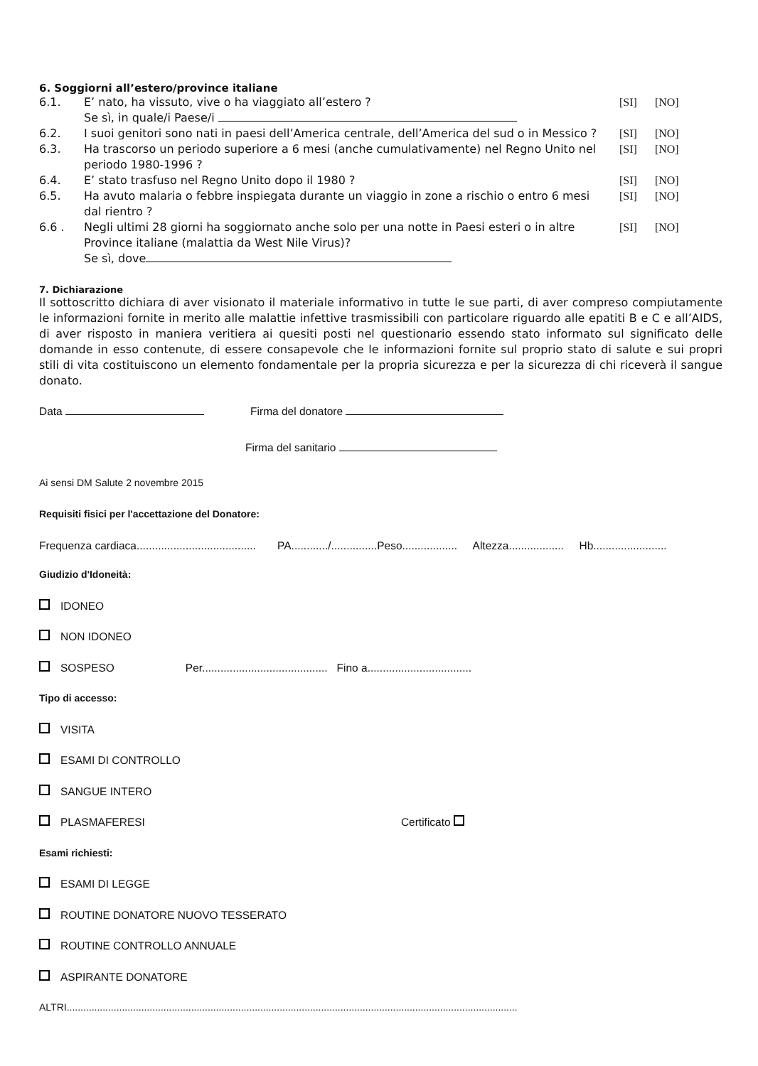6. Soggiorni all’estero/province italiane
6.1. E’ nato, ha vissuto, vive o ha viaggiato all’estero ?
Se sì, in quale/i Paese/i
[SI] [NO]
6.2. I suoi genitori sono nati in paesi dell’America centrale, dell’America del sud o in Messico ?
[SI] [NO]
6.3. Ha trascorso un periodo superiore a 6 mesi (anche cumulativamente) nel Regno Unito nel periodo 1980-1996 ?
[SI] [NO]
6.4. E’ stato trasfuso nel Regno Unito dopo il 1980 ?
[SI] [NO]
6.5. Ha avuto malaria o febbre inspiegata durante un viaggio in zone a rischio o entro 6 mesi dal rientro ?
[SI] [NO]
6.6 . Negli ultimi 28 giorni ha soggiornato anche solo per una notte in Paesi esteri o in altre Province italiane (malattia da West Nile Virus)?
Se sì, dove
[SI] [NO]
7. Dichiarazione
Il sottoscritto dichiara di aver visionato il materiale informativo in tutte le sue parti, di aver compreso compiutamente le informazioni fornite in merito alle malattie infettive trasmissibili con particolare riguardo alle epatiti B e C e all’AIDS, di aver risposto in maniera veritiera ai quesiti posti nel questionario essendo stato informato sul significato delle domande in esso contenute, di essere consapevole che le informazioni fornite sul proprio stato di salute e sui propri stili di vita costituiscono un elemento fondamentale per la propria sicurezza e per la sicurezza di chi riceverà il sangue donato.
Data Firma del donatore
Firma del sanitario
Ai sensi DM Salute 2 novembre 2015
Requisiti fisici per l'accettazione del Donatore:
Frequenza cardiaca....................................... PA............/...............Peso.................. Altezza.................. Hb........................
Giudizio d'Idoneità:
IDONEO
NON IDONEO
SOSPESO Per......................................... Fino a..................................
Tipo di accesso:
VISITA
ESAMI DI CONTROLLO
SANGUE INTERO
PLASMAFERESI Certificato
Esami richiesti:
ESAMI DI LEGGE
ROUTINE DONATORE NUOVO TESSERATO
ROUTINE CONTROLLO ANNUALE
ASPIRANTE DONATORE
ALTRI...................................................................................................................................................................